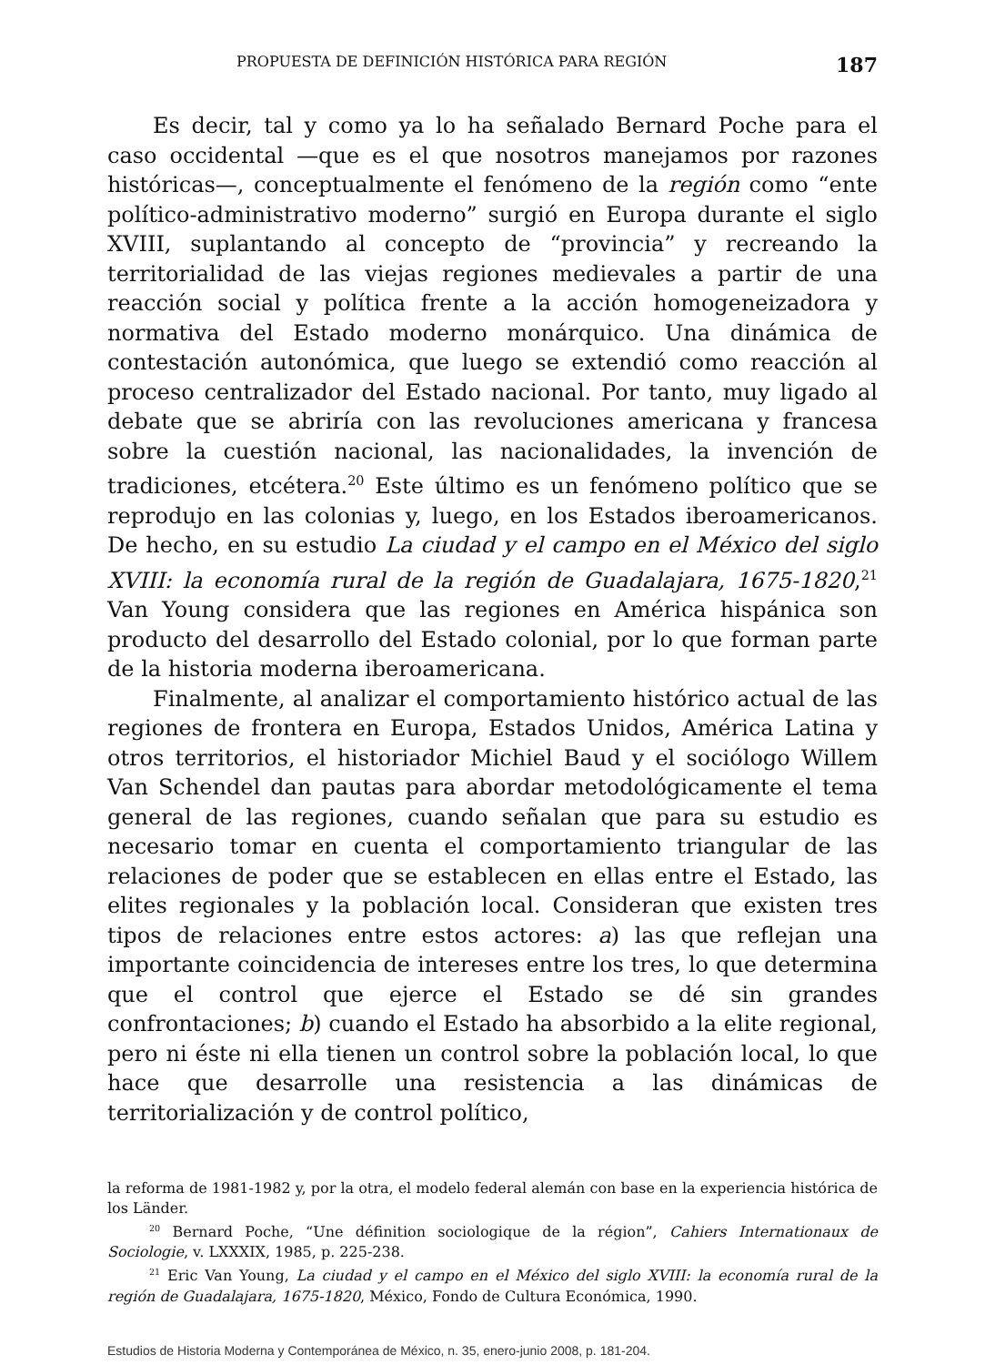PROPUESTA DE DEFINICIÓN HISTÓRICA PARA REGIÓN 187
Es decir, tal y como ya lo ha señalado Bernard Poche para el caso occidental —que es el que nosotros manejamos por razones históricas—, conceptualmente el fenómeno de la región como “ente político-administrativo moderno” surgió en Europa durante el siglo XVIII, suplantando al concepto de “provincia” y recreando la territorialidad de las viejas regiones medievales a partir de una reacción social y política frente a la acción homogeneizadora y normativa del Estado moderno monárquico. Una dinámica de contestación autonómica, que luego se extendió como reacción al proceso centralizador del Estado nacional. Por tanto, muy ligado al debate que se abriría con las revoluciones americana y francesa sobre la cuestión nacional, las nacionalidades, la invención de tradiciones, etcétera.<sup>20</sup> Este último es un fenómeno político que se reprodujo en las colonias y, luego, en los Estados iberoamericanos. De hecho, en su estudio La ciudad y el campo en el México del siglo XVIII: la economía rural de la región de Guadalajara, 1675-1820,<sup>21</sup> Van Young considera que las regiones en América hispánica son producto del desarrollo del Estado colonial, por lo que forman parte de la historia moderna iberoamericana.
Finalmente, al analizar el comportamiento histórico actual de las regiones de frontera en Europa, Estados Unidos, América Latina y otros territorios, el historiador Michiel Baud y el sociólogo Willem Van Schendel dan pautas para abordar metodológicamente el tema general de las regiones, cuando señalan que para su estudio es necesario tomar en cuenta el comportamiento triangular de las relaciones de poder que se establecen en ellas entre el Estado, las elites regionales y la población local. Consideran que existen tres tipos de relaciones entre estos actores: a) las que reflejan una importante coincidencia de intereses entre los tres, lo que determina que el control que ejerce el Estado se dé sin grandes confrontaciones; b) cuando el Estado ha absorbido a la elite regional, pero ni éste ni ella tienen un control sobre la población local, lo que hace que desarrolle una resistencia a las dinámicas de territorialización y de control político,
la reforma de 1981-1982 y, por la otra, el modelo federal alemán con base en la experiencia histórica de los Länder.
<sup>20</sup> Bernard Poche, “Une définition sociologique de la région”, Cahiers Internationaux de Sociologie, v. LXXXIX, 1985, p. 225-238.
<sup>21</sup> Eric Van Young, La ciudad y el campo en el México del siglo XVIII: la economía rural de la región de Guadalajara, 1675-1820, México, Fondo de Cultura Económica, 1990.
Estudios de Historia Moderna y Contemporánea de México, n. 35, enero-junio 2008, p. 181-204.